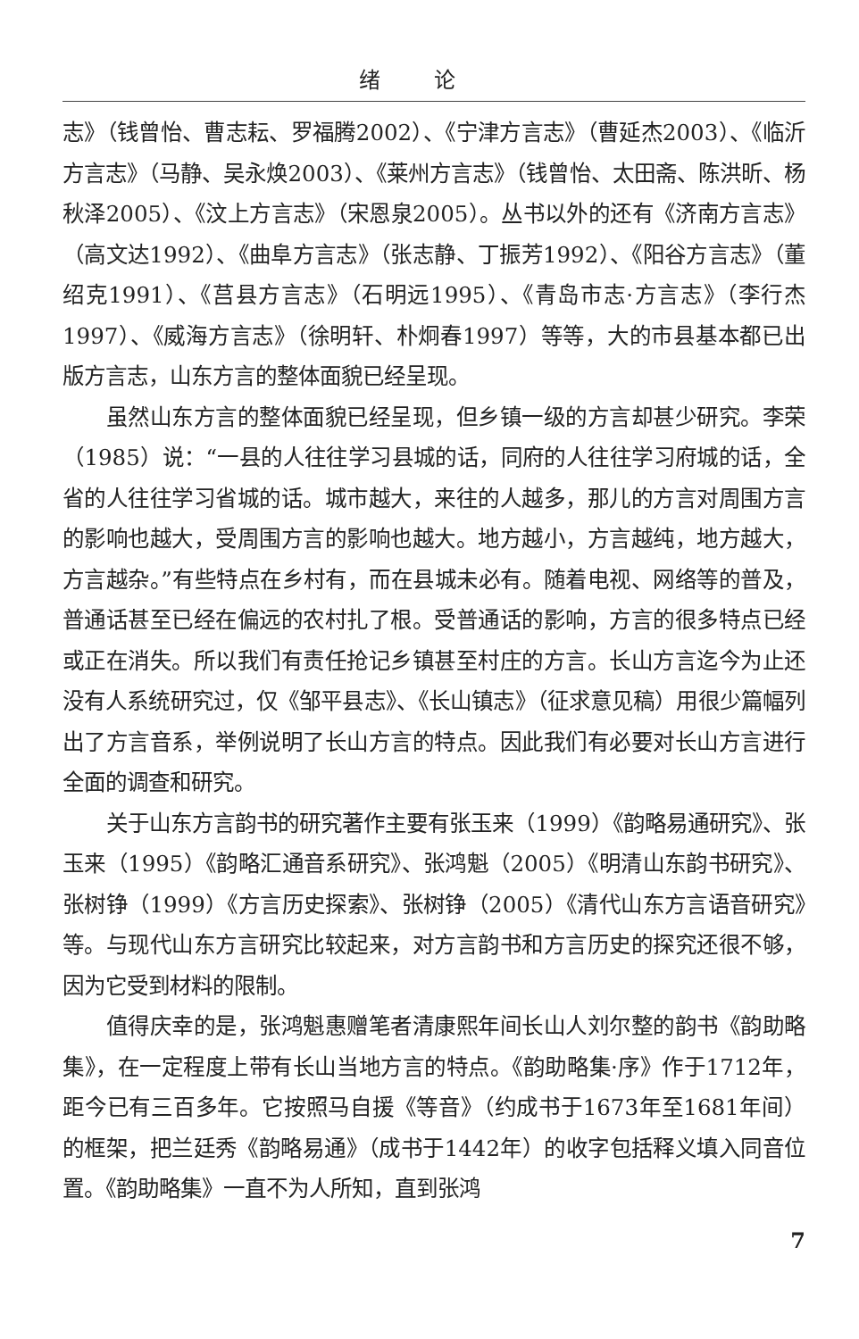绪论
志》（钱曾怡、曹志耘、罗福腾2002）、《宁津方言志》（曹延杰2003）、《临沂方言志》（马静、吴永焕2003）、《莱州方言志》（钱曾怡、太田斋、陈洪昕、杨秋泽2005）、《汶上方言志》（宋恩泉2005）。丛书以外的还有《济南方言志》（高文达1992）、《曲阜方言志》（张志静、丁振芳1992）、《阳谷方言志》（董绍克1991）、《莒县方言志》（石明远1995）、《青岛市志·方言志》（李行杰1997）、《威海方言志》（徐明轩、朴炯春1997）等等，大的市县基本都已出版方言志，山东方言的整体面貌已经呈现。
虽然山东方言的整体面貌已经呈现，但乡镇一级的方言却甚少研究。李荣（1985）说：“一县的人往往学习县城的话，同府的人往往学习府城的话，全省的人往往学习省城的话。城市越大，来往的人越多，那儿的方言对周围方言的影响也越大，受周围方言的影响也越大。地方越小，方言越纯，地方越大，方言越杂。”有些特点在乡村有，而在县城未必有。随着电视、网络等的普及，普通话甚至已经在偏远的农村扎了根。受普通话的影响，方言的很多特点已经或正在消失。所以我们有责任抢记乡镇甚至村庄的方言。长山方言迄今为止还没有人系统研究过，仅《邹平县志》、《长山镇志》（征求意见稿）用很少篇幅列出了方言音系，举例说明了长山方言的特点。因此我们有必要对长山方言进行全面的调查和研究。
关于山东方言韵书的研究著作主要有张玉来（1999）《韵略易通研究》、张玉来（1995）《韵略汇通音系研究》、张鸿魁（2005）《明清山东韵书研究》、张树铮（1999）《方言历史探索》、张树铮（2005）《清代山东方言语音研究》等。与现代山东方言研究比较起来，对方言韵书和方言历史的探究还很不够，因为它受到材料的限制。
值得庆幸的是，张鸿魁惠赠笔者清康熙年间长山人刘尔整的韵书《韵助略集》，在一定程度上带有长山当地方言的特点。《韵助略集·序》作于1712年，距今已有三百多年。它按照马自援《等音》（约成书于1673年至1681年间）的框架，把兰廷秀《韵略易通》（成书于1442年）的收字包括释义填入同音位置。《韵助略集》一直不为人所知，直到张鸿
7